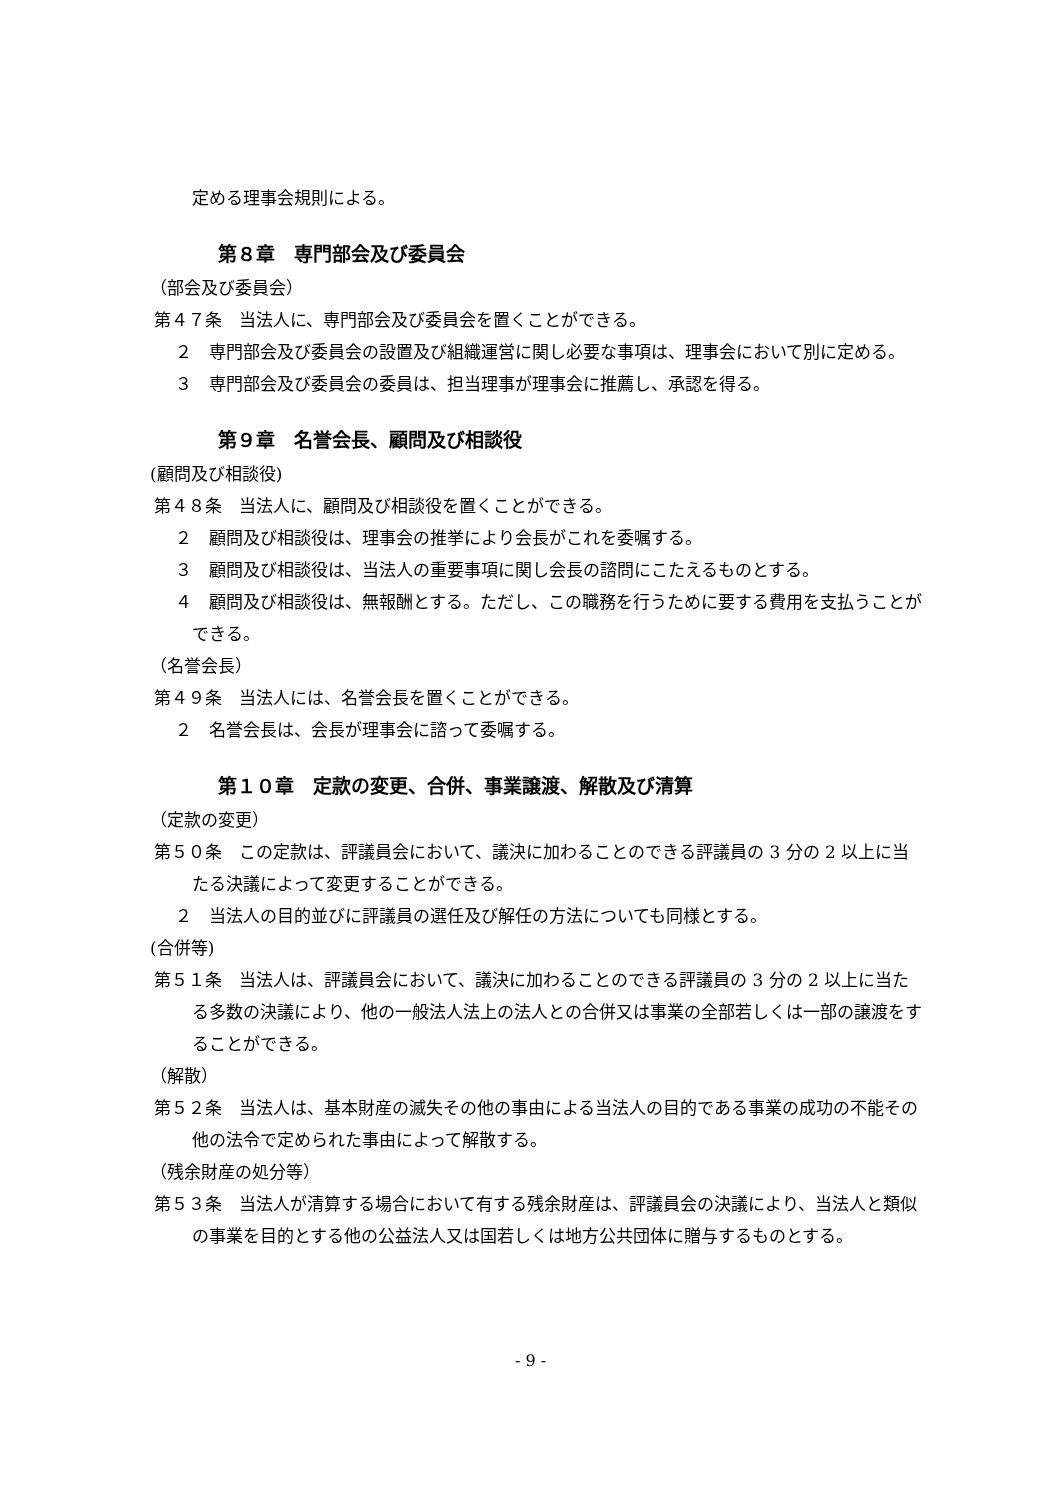定める理事会規則による。
第８章　専門部会及び委員会
（部会及び委員会）
第４７条　当法人に、専門部会及び委員会を置くことができる。
２　専門部会及び委員会の設置及び組織運営に関し必要な事項は、理事会において別に定める。
３　専門部会及び委員会の委員は、担当理事が理事会に推薦し、承認を得る。
第９章　名誉会長、顧問及び相談役
(顧問及び相談役)
第４８条　当法人に、顧問及び相談役を置くことができる。
２　顧問及び相談役は、理事会の推挙により会長がこれを委嘱する。
３　顧問及び相談役は、当法人の重要事項に関し会長の諮問にこたえるものとする。
４　顧問及び相談役は、無報酬とする。ただし、この職務を行うために要する費用を支払うことができる。
（名誉会長）
第４９条　当法人には、名誉会長を置くことができる。
２　名誉会長は、会長が理事会に諮って委嘱する。
第１０章　定款の変更、合併、事業譲渡、解散及び清算
（定款の変更）
第５０条　この定款は、評議員会において、議決に加わることのできる評議員の 3 分の 2 以上に当たる決議によって変更することができる。
２　当法人の目的並びに評議員の選任及び解任の方法についても同様とする。
(合併等)
第５１条　当法人は、評議員会において、議決に加わることのできる評議員の 3 分の 2 以上に当たる多数の決議により、他の一般法人法上の法人との合併又は事業の全部若しくは一部の譲渡をすることができる。
（解散）
第５２条　当法人は、基本財産の滅失その他の事由による当法人の目的である事業の成功の不能その他の法令で定められた事由によって解散する。
（残余財産の処分等）
第５３条　当法人が清算する場合において有する残余財産は、評議員会の決議により、当法人と類似の事業を目的とする他の公益法人又は国若しくは地方公共団体に贈与するものとする。
- 9 -